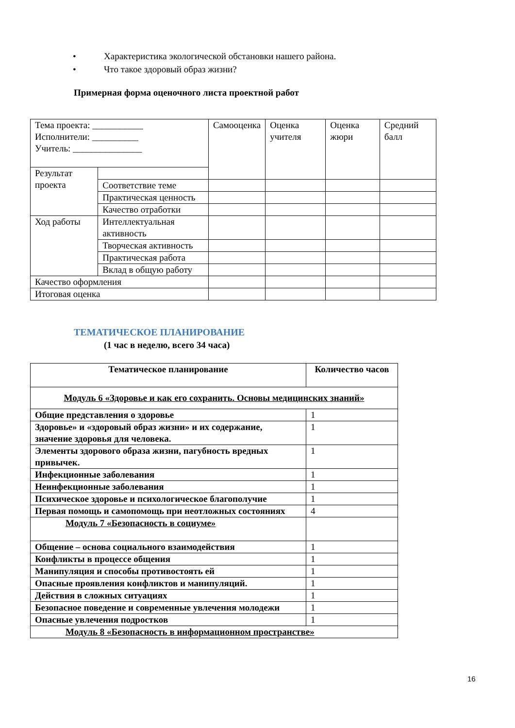• Характеристика экологической обстановки нашего района.
• Что такое здоровый образ жизни?
Примерная форма оценочного листа проектной работ
| Тема проекта: ___________ Исполнители: __________ Учитель: _______________ | | Самооценка | Оценка учителя | Оценка жюри | Средний балл |
| Результат проекта | | | | | |
| | Соответствие теме | | | | |
| | Практическая ценность | | | | |
| | Качество отработки | | | | |
| Ход работы | Интеллектуальная активность | | | | |
| | Творческая активность | | | | |
| | Практическая работа | | | | |
| | Вклад в общую работу | | | | |
| Качество оформления | | | | | |
| Итоговая оценка | | | | | |
ТЕМАТИЧЕСКОЕ ПЛАНИРОВАНИЕ
(1 час в неделю, всего 34 часа)
| Тематическое планирование | Количество часов |
| --- | --- |
| Модуль 6 «Здоровье и как его сохранить. Основы медицинских знаний» | |
| Общие представления о здоровье | 1 |
| Здоровье» и «здоровый образ жизни» и их содержание, значение здоровья для человека. | 1 |
| Элементы здорового образа жизни, пагубность вредных привычек. | 1 |
| Инфекционные заболевания | 1 |
| Неинфекционные заболевания | 1 |
| Психическое здоровье и психологическое благополучие | 1 |
| Первая помощь и самопомощь при неотложных состояниях | 4 |
| Модуль 7 «Безопасность в социуме» | |
| Общение – основа социального взаимодействия | 1 |
| Конфликты в процессе общения | 1 |
| Манипуляция и способы противостоять ей | 1 |
| Опасные проявления конфликтов и манипуляций. | 1 |
| Действия в сложных ситуациях | 1 |
| Безопасное поведение и современные увлечения молодежи | 1 |
| Опасные увлечения подростков | 1 |
| Модуль 8 «Безопасность в информационном пространстве» | |
16